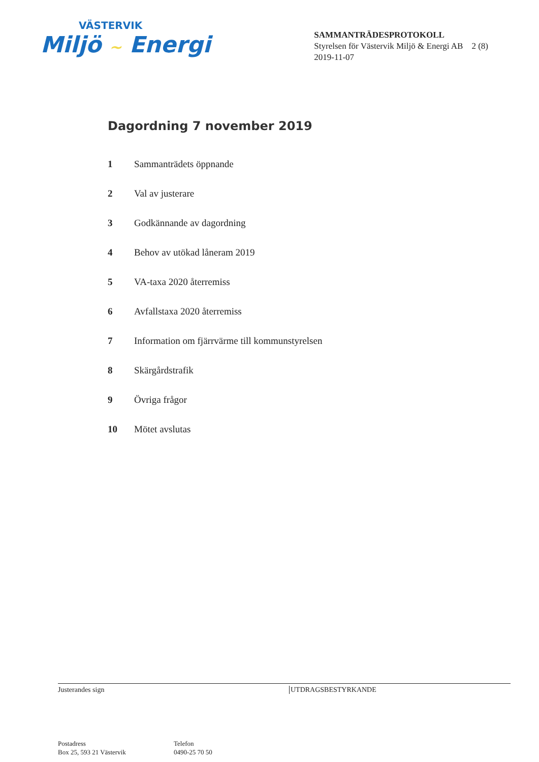VÄSTERVIK
Miljö ~ Energi
SAMMANTRÄDESPROTOKOLL
Styrelsen för Västervik Miljö & Energi AB 2 (8)
2019-11-07
Dagordning 7 november 2019
1 Sammanträdets öppnande
2 Val av justerare
3 Godkännande av dagordning
4 Behov av utökad låneram 2019
5 VA-taxa 2020 återremiss
6 Avfallstaxa 2020 återremiss
7 Information om fjärrvärme till kommunstyrelsen
8 Skärgårdstrafik
9 Övriga frågor
10 Mötet avslutas
Justerandes sign UTDRAGSBESTYRKANDE
Postadress
Box 25, 593 21 Västervik
Telefon
0490-25 70 50